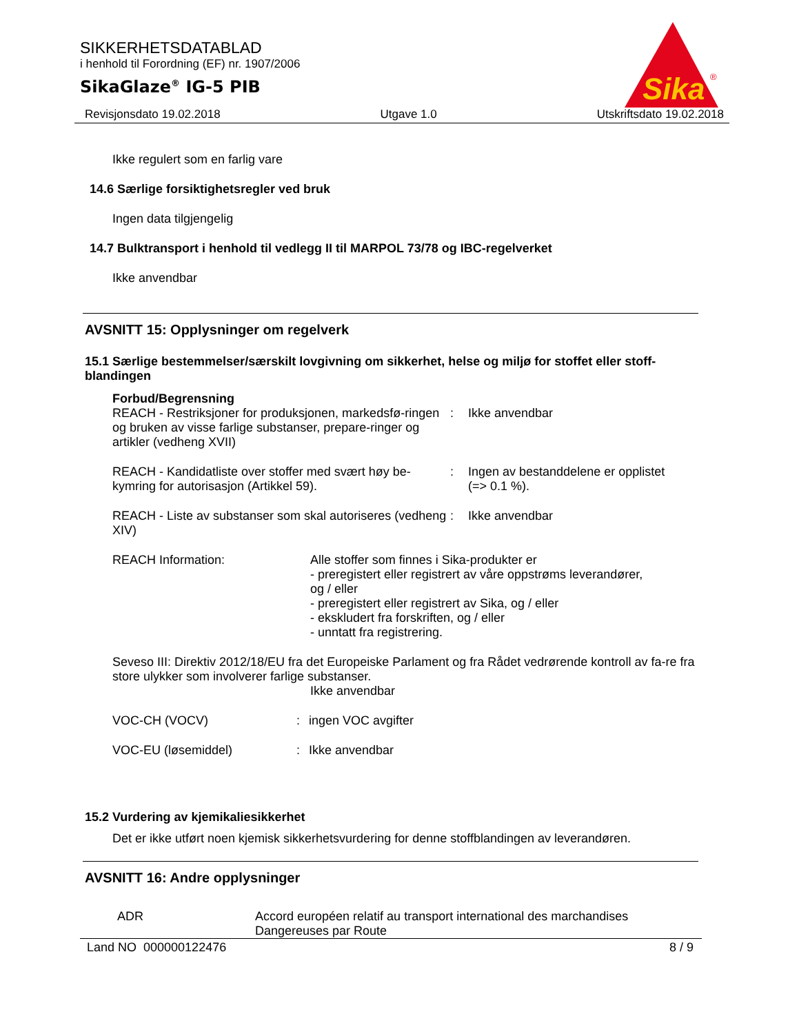SIKKERHETSDATABLAD
i henhold til Forordning (EF) nr. 1907/2006
SikaGlaze<sup>®</sup> IG-5 PIB
Sika
®
Revisjonsdato 19.02.2018 Utgave 1.0 Utskriftsdato 19.02.2018
Ikke regulert som en farlig vare
14.6 Særlige forsiktighetsregler ved bruk
Ingen data tilgjengelig
14.7 Bulktransport i henhold til vedlegg II til MARPOL 73/78 og IBC-regelverket
Ikke anvendbar
AVSNITT 15: Opplysninger om regelverk
15.1 Særlige bestemmelser/særskilt lovgivning om sikkerhet, helse og miljø for stoffet eller stoff-blandingen
Forbud/Begrensning
REACH - Restriksjoner for produksjonen, markedsfø-ringen og bruken av visse farlige substanser, prepare-ringer og artikler (vedheng XVII)
: Ikke anvendbar
REACH - Kandidatliste over stoffer med svært høy be-kymring for autorisasjon (Artikkel 59).
: Ingen av bestanddelene er opplistet
(=> 0.1 %).
REACH - Liste av substanser som skal autoriseres (vedheng XIV)
: Ikke anvendbar
REACH Information: Alle stoffer som finnes i Sika-produkter er
- preregistert eller registrert av våre oppstrøms leverandører,
og / eller
- preregistert eller registrert av Sika, og / eller
- ekskludert fra forskriften, og / eller
- unntatt fra registrering.
Seveso III: Direktiv 2012/18/EU fra det Europeiske Parlament og fra Rådet vedrørende kontroll av fa-re fra store ulykker som involverer farlige substanser.
Ikke anvendbar
VOC-CH (VOCV) : ingen VOC avgifter
VOC-EU (løsemiddel) : Ikke anvendbar
15.2 Vurdering av kjemikaliesikkerhet
Det er ikke utført noen kjemisk sikkerhetsvurdering for denne stoffblandingen av leverandøren.
AVSNITT 16: Andre opplysninger
ADR Accord européen relatif au transport international des marchandises
Dangereuses par Route
Land NO 000000122476 8 / 9